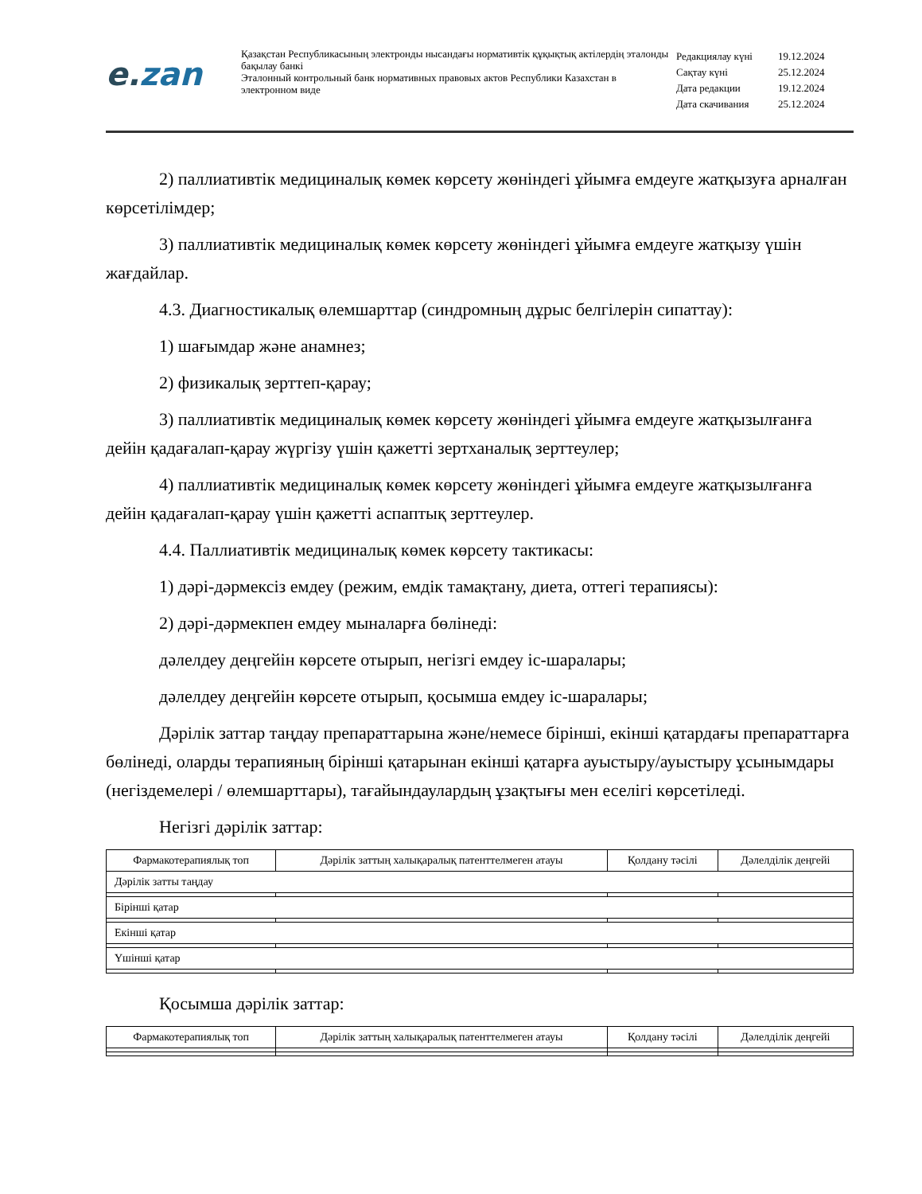e. zan
Қазақстан Республикасының электронды нысандағы нормативтік құқықтық актілердің эталонды бақылау банкі
Эталонный контрольный банк нормативных правовых актов Республики Казахстан в электронном виде
| Редакциялау күні | 19.12.2024 |
| Сақтау күні | 25.12.2024 |
| Дата редакции | 19.12.2024 |
| Дата скачивания | 25.12.2024 |
2) паллиативтік медициналық көмек көрсету жөніндегі ұйымға емдеуге жатқызуға арналған көрсетілімдер;
3) паллиативтік медициналық көмек көрсету жөніндегі ұйымға емдеуге жатқызу үшін жағдайлар.
4.3. Диагностикалық өлемшарттар (синдромның дұрыс белгілерін сипаттау):
1) шағымдар және анамнез;
2) физикалық зерттеп-қарау;
3) паллиативтік медициналық көмек көрсету жөніндегі ұйымға емдеуге жатқызылғанға дейін қадағалап-қарау жүргізу үшін қажетті зертханалық зерттеулер;
4) паллиативтік медициналық көмек көрсету жөніндегі ұйымға емдеуге жатқызылғанға дейін қадағалап-қарау үшін қажетті аспаптық зерттеулер.
4.4. Паллиативтік медициналық көмек көрсету тактикасы:
1) дәрі-дәрмексіз емдеу (режим, емдік тамақтану, диета, оттегі терапиясы):
2) дәрі-дәрмекпен емдеу мыналарға бөлінеді:
дәлелдеу деңгейін көрсете отырып, негізгі емдеу іс-шаралары;
дәлелдеу деңгейін көрсете отырып, қосымша емдеу іс-шаралары;
Дәрілік заттар таңдау препараттарына және/немесе бірінші, екінші қатардағы препараттарға бөлінеді, оларды терапияның бірінші қатарынан екінші қатарға ауыстыру/ауыстыру ұсынымдары (негіздемелері / өлемшарттары), тағайындаулардың ұзақтығы мен еселігі көрсетіледі.
Негізгі дәрілік заттар:
| Фармакотерапиялық топ | Дәрілік заттың халықаралық патенттелмеген атауы | Қолдану тәсілі | Дәлелділік деңгейі |
| --- | --- | --- | --- |
| Дәрілік затты таңдау | | | |
| Бірінші қатар | | | |
| Екінші қатар | | | |
| Үшінші қатар | | | |
Қосымша дәрілік заттар:
| Фармакотерапиялық топ | Дәрілік заттың халықаралық патенттелмеген атауы | Қолдану тәсілі | Дәлелділік деңгейі |
| --- | --- | --- | --- |